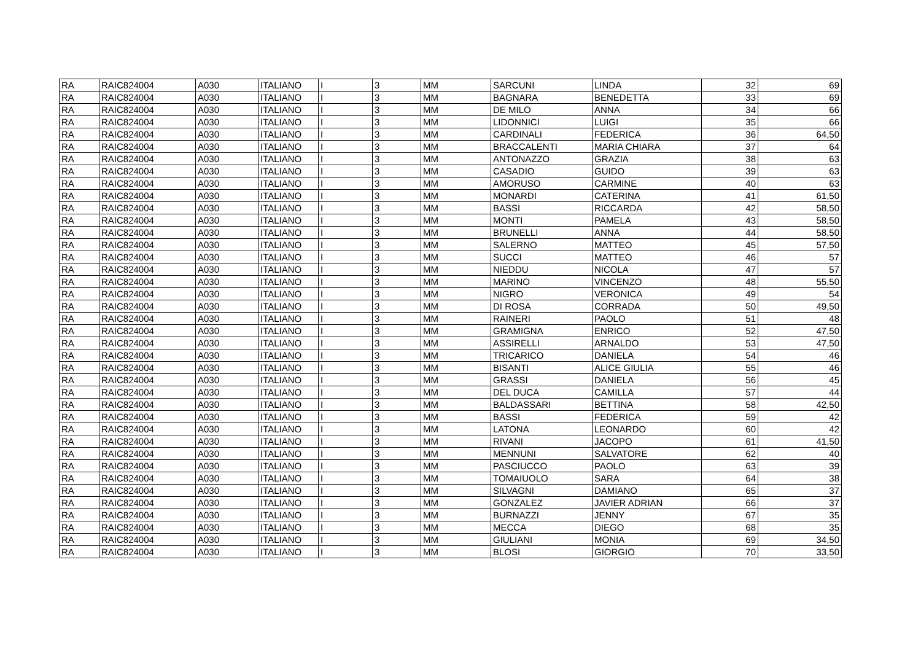| RA | RAIC824004 | A030 | ITALIANO | I | 3 | MM | SARCUNI | LINDA | 32 | 69 |
| RA | RAIC824004 | A030 | ITALIANO | I | 3 | MM | BAGNARA | BENEDETTA | 33 | 69 |
| RA | RAIC824004 | A030 | ITALIANO | I | 3 | MM | DE MILO | ANNA | 34 | 66 |
| RA | RAIC824004 | A030 | ITALIANO | I | 3 | MM | LIDONNICI | LUIGI | 35 | 66 |
| RA | RAIC824004 | A030 | ITALIANO | I | 3 | MM | CARDINALI | FEDERICA | 36 | 64,50 |
| RA | RAIC824004 | A030 | ITALIANO | I | 3 | MM | BRACCALENTI | MARIA CHIARA | 37 | 64 |
| RA | RAIC824004 | A030 | ITALIANO | I | 3 | MM | ANTONAZZO | GRAZIA | 38 | 63 |
| RA | RAIC824004 | A030 | ITALIANO | I | 3 | MM | CASADIO | GUIDO | 39 | 63 |
| RA | RAIC824004 | A030 | ITALIANO | I | 3 | MM | AMORUSO | CARMINE | 40 | 63 |
| RA | RAIC824004 | A030 | ITALIANO | I | 3 | MM | MONARDI | CATERINA | 41 | 61,50 |
| RA | RAIC824004 | A030 | ITALIANO | I | 3 | MM | BASSI | RICCARDA | 42 | 58,50 |
| RA | RAIC824004 | A030 | ITALIANO | I | 3 | MM | MONTI | PAMELA | 43 | 58,50 |
| RA | RAIC824004 | A030 | ITALIANO | I | 3 | MM | BRUNELLI | ANNA | 44 | 58,50 |
| RA | RAIC824004 | A030 | ITALIANO | I | 3 | MM | SALERNO | MATTEO | 45 | 57,50 |
| RA | RAIC824004 | A030 | ITALIANO | I | 3 | MM | SUCCI | MATTEO | 46 | 57 |
| RA | RAIC824004 | A030 | ITALIANO | I | 3 | MM | NIEDDU | NICOLA | 47 | 57 |
| RA | RAIC824004 | A030 | ITALIANO | I | 3 | MM | MARINO | VINCENZO | 48 | 55,50 |
| RA | RAIC824004 | A030 | ITALIANO | I | 3 | MM | NIGRO | VERONICA | 49 | 54 |
| RA | RAIC824004 | A030 | ITALIANO | I | 3 | MM | DI ROSA | CORRADA | 50 | 49,50 |
| RA | RAIC824004 | A030 | ITALIANO | I | 3 | MM | RAINERI | PAOLO | 51 | 48 |
| RA | RAIC824004 | A030 | ITALIANO | I | 3 | MM | GRAMIGNA | ENRICO | 52 | 47,50 |
| RA | RAIC824004 | A030 | ITALIANO | I | 3 | MM | ASSIRELLI | ARNALDO | 53 | 47,50 |
| RA | RAIC824004 | A030 | ITALIANO | I | 3 | MM | TRICARICO | DANIELA | 54 | 46 |
| RA | RAIC824004 | A030 | ITALIANO | I | 3 | MM | BISANTI | ALICE GIULIA | 55 | 46 |
| RA | RAIC824004 | A030 | ITALIANO | I | 3 | MM | GRASSI | DANIELA | 56 | 45 |
| RA | RAIC824004 | A030 | ITALIANO | I | 3 | MM | DEL DUCA | CAMILLA | 57 | 44 |
| RA | RAIC824004 | A030 | ITALIANO | I | 3 | MM | BALDASSARI | BETTINA | 58 | 42,50 |
| RA | RAIC824004 | A030 | ITALIANO | I | 3 | MM | BASSI | FEDERICA | 59 | 42 |
| RA | RAIC824004 | A030 | ITALIANO | I | 3 | MM | LATONA | LEONARDO | 60 | 42 |
| RA | RAIC824004 | A030 | ITALIANO | I | 3 | MM | RIVANI | JACOPO | 61 | 41,50 |
| RA | RAIC824004 | A030 | ITALIANO | I | 3 | MM | MENNUNI | SALVATORE | 62 | 40 |
| RA | RAIC824004 | A030 | ITALIANO | I | 3 | MM | PASCIUCCO | PAOLO | 63 | 39 |
| RA | RAIC824004 | A030 | ITALIANO | I | 3 | MM | TOMAIUOLO | SARA | 64 | 38 |
| RA | RAIC824004 | A030 | ITALIANO | I | 3 | MM | SILVAGNI | DAMIANO | 65 | 37 |
| RA | RAIC824004 | A030 | ITALIANO | I | 3 | MM | GONZALEZ | JAVIER ADRIAN | 66 | 37 |
| RA | RAIC824004 | A030 | ITALIANO | I | 3 | MM | BURNAZZI | JENNY | 67 | 35 |
| RA | RAIC824004 | A030 | ITALIANO | I | 3 | MM | MECCA | DIEGO | 68 | 35 |
| RA | RAIC824004 | A030 | ITALIANO | I | 3 | MM | GIULIANI | MONIA | 69 | 34,50 |
| RA | RAIC824004 | A030 | ITALIANO | I | 3 | MM | BLOSI | GIORGIO | 70 | 33,50 |